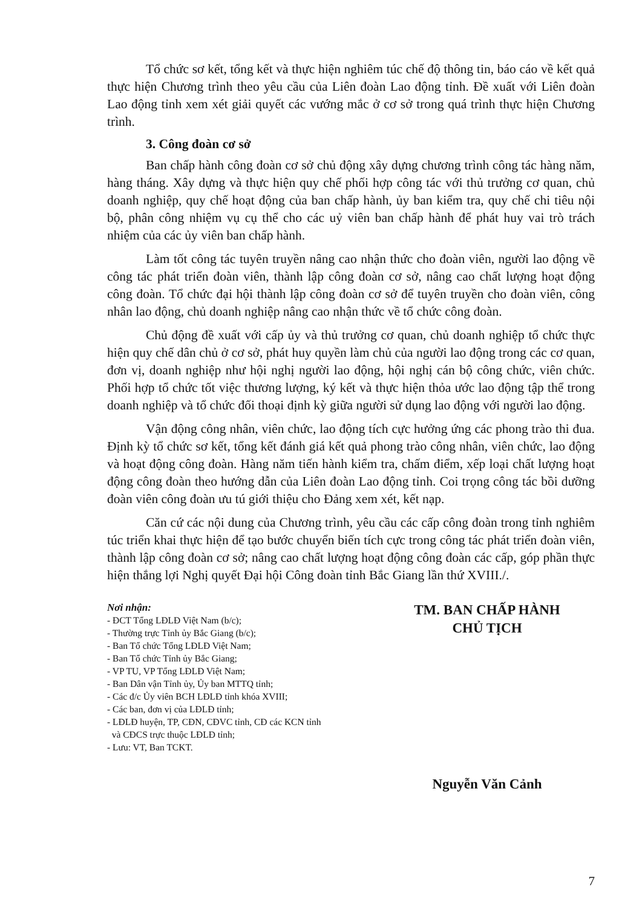Tổ chức sơ kết, tổng kết và thực hiện nghiêm túc chế độ thông tin, báo cáo về kết quả thực hiện Chương trình theo yêu cầu của Liên đoàn Lao động tỉnh. Đề xuất với Liên đoàn Lao động tỉnh xem xét giải quyết các vướng mắc ở cơ sở trong quá trình thực hiện Chương trình.
3. Công đoàn cơ sở
Ban chấp hành công đoàn cơ sở chủ động xây dựng chương trình công tác hàng năm, hàng tháng. Xây dựng và thực hiện quy chế phối hợp công tác với thủ trưởng cơ quan, chủ doanh nghiệp, quy chế hoạt động của ban chấp hành, ủy ban kiểm tra, quy chế chi tiêu nội bộ, phân công nhiệm vụ cụ thể cho các uỷ viên ban chấp hành để phát huy vai trò trách nhiệm của các ủy viên ban chấp hành.
Làm tốt công tác tuyên truyền nâng cao nhận thức cho đoàn viên, người lao động về công tác phát triển đoàn viên, thành lập công đoàn cơ sở, nâng cao chất lượng hoạt động công đoàn. Tổ chức đại hội thành lập công đoàn cơ sở để tuyên truyền cho đoàn viên, công nhân lao động, chủ doanh nghiệp nâng cao nhận thức về tổ chức công đoàn.
Chủ động đề xuất với cấp ủy và thủ trưởng cơ quan, chủ doanh nghiệp tổ chức thực hiện quy chế dân chủ ở cơ sở, phát huy quyền làm chủ của người lao động trong các cơ quan, đơn vị, doanh nghiệp như hội nghị người lao động, hội nghị cán bộ công chức, viên chức. Phối hợp tổ chức tốt việc thương lượng, ký kết và thực hiện thỏa ước lao động tập thể trong doanh nghiệp và tổ chức đối thoại định kỳ giữa người sử dụng lao động với người lao động.
Vận động công nhân, viên chức, lao động tích cực hưởng ứng các phong trào thi đua. Định kỳ tổ chức sơ kết, tổng kết đánh giá kết quả phong trào công nhân, viên chức, lao động và hoạt động công đoàn. Hàng năm tiến hành kiểm tra, chấm điểm, xếp loại chất lượng hoạt động công đoàn theo hướng dẫn của Liên đoàn Lao động tỉnh. Coi trọng công tác bồi dưỡng đoàn viên công đoàn ưu tú giới thiệu cho Đảng xem xét, kết nạp.
Căn cứ các nội dung của Chương trình, yêu cầu các cấp công đoàn trong tỉnh nghiêm túc triển khai thực hiện để tạo bước chuyển biến tích cực trong công tác phát triển đoàn viên, thành lập công đoàn cơ sở; nâng cao chất lượng hoạt động công đoàn các cấp, góp phần thực hiện thắng lợi Nghị quyết Đại hội Công đoàn tỉnh Bắc Giang lần thứ XVIII./.
Nơi nhận:
- ĐCT Tổng LĐLĐ Việt Nam (b/c);
- Thường trực Tỉnh ủy Bắc Giang (b/c);
- Ban Tổ chức Tổng LĐLĐ Việt Nam;
- Ban Tổ chức Tỉnh ủy Bắc Giang;
- VP TU, VP Tổng LĐLĐ Việt Nam;
- Ban Dân vận Tỉnh ủy, Ủy ban MTTQ tỉnh;
- Các đ/c Ủy viên BCH LĐLĐ tỉnh khóa XVIII;
- Các ban, đơn vị của LĐLĐ tỉnh;
- LĐLĐ huyện, TP, CĐN, CĐVC tỉnh, CĐ các KCN tỉnh
và CĐCS trực thuộc LĐLĐ tỉnh;
- Lưu: VT, Ban TCKT.
TM. BAN CHẤP HÀNH
CHỦ TỊCH
Nguyễn Văn Cảnh
7